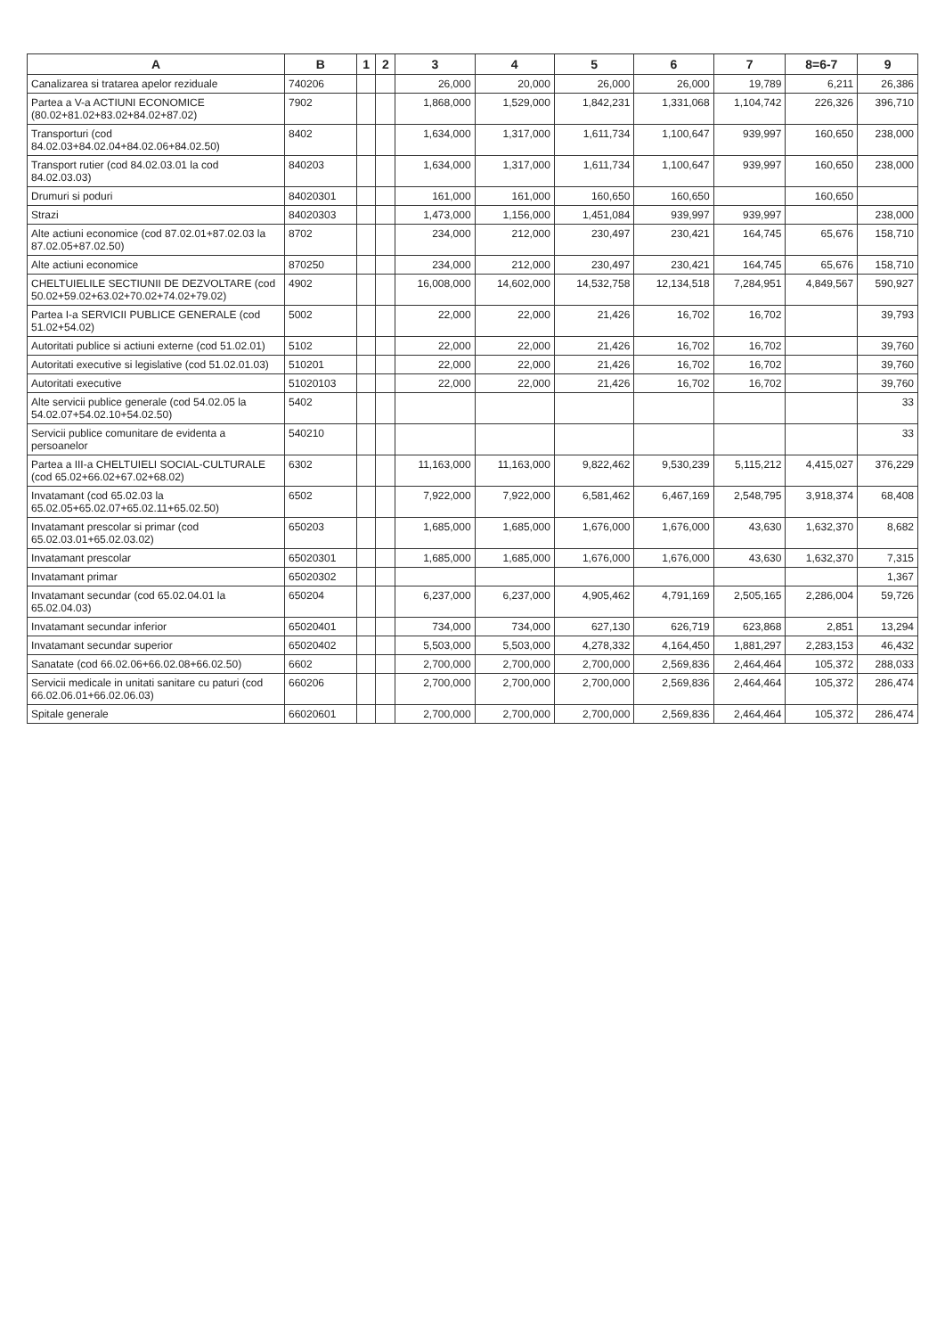| A | B | 1 | 2 | 3 | 4 | 5 | 6 | 7 | 8=6-7 | 9 |
| --- | --- | --- | --- | --- | --- | --- | --- | --- | --- | --- |
| Canalizarea si tratarea apelor reziduale | 740206 | | | 26,000 | 20,000 | 26,000 | 26,000 | 19,789 | 6,211 | 26,386 |
| Partea a V-a ACTIUNI ECONOMICE (80.02+81.02+83.02+84.02+87.02) | 7902 | | | 1,868,000 | 1,529,000 | 1,842,231 | 1,331,068 | 1,104,742 | 226,326 | 396,710 |
| Transporturi (cod 84.02.03+84.02.04+84.02.06+84.02.50) | 8402 | | | 1,634,000 | 1,317,000 | 1,611,734 | 1,100,647 | 939,997 | 160,650 | 238,000 |
| Transport rutier (cod 84.02.03.01 la cod 84.02.03.03) | 840203 | | | 1,634,000 | 1,317,000 | 1,611,734 | 1,100,647 | 939,997 | 160,650 | 238,000 |
| Drumuri si poduri | 84020301 | | | 161,000 | 161,000 | 160,650 | 160,650 | | 160,650 | |
| Strazi | 84020303 | | | 1,473,000 | 1,156,000 | 1,451,084 | 939,997 | 939,997 | | 238,000 |
| Alte actiuni economice (cod 87.02.01+87.02.03 la 87.02.05+87.02.50) | 8702 | | | 234,000 | 212,000 | 230,497 | 230,421 | 164,745 | 65,676 | 158,710 |
| Alte actiuni economice | 870250 | | | 234,000 | 212,000 | 230,497 | 230,421 | 164,745 | 65,676 | 158,710 |
| CHELTUIELILE SECTIUNII DE DEZVOLTARE (cod 50.02+59.02+63.02+70.02+74.02+79.02) | 4902 | | | 16,008,000 | 14,602,000 | 14,532,758 | 12,134,518 | 7,284,951 | 4,849,567 | 590,927 |
| Partea I-a SERVICII PUBLICE GENERALE (cod 51.02+54.02) | 5002 | | | 22,000 | 22,000 | 21,426 | 16,702 | 16,702 | | 39,793 |
| Autoritati publice si actiuni externe (cod 51.02.01) | 5102 | | | 22,000 | 22,000 | 21,426 | 16,702 | 16,702 | | 39,760 |
| Autoritati executive si legislative (cod 51.02.01.03) | 510201 | | | 22,000 | 22,000 | 21,426 | 16,702 | 16,702 | | 39,760 |
| Autoritati executive | 51020103 | | | 22,000 | 22,000 | 21,426 | 16,702 | 16,702 | | 39,760 |
| Alte servicii publice generale (cod 54.02.05 la 54.02.07+54.02.10+54.02.50) | 5402 | | | | | | | | | 33 |
| Servicii publice comunitare de evidenta a persoanelor | 540210 | | | | | | | | | 33 |
| Partea a III-a CHELTUIELI SOCIAL-CULTURALE (cod 65.02+66.02+67.02+68.02) | 6302 | | | 11,163,000 | 11,163,000 | 9,822,462 | 9,530,239 | 5,115,212 | 4,415,027 | 376,229 |
| Invatamant (cod 65.02.03 la 65.02.05+65.02.07+65.02.11+65.02.50) | 6502 | | | 7,922,000 | 7,922,000 | 6,581,462 | 6,467,169 | 2,548,795 | 3,918,374 | 68,408 |
| Invatamant prescolar si primar (cod 65.02.03.01+65.02.03.02) | 650203 | | | 1,685,000 | 1,685,000 | 1,676,000 | 1,676,000 | 43,630 | 1,632,370 | 8,682 |
| Invatamant prescolar | 65020301 | | | 1,685,000 | 1,685,000 | 1,676,000 | 1,676,000 | 43,630 | 1,632,370 | 7,315 |
| Invatamant primar | 65020302 | | | | | | | | | 1,367 |
| Invatamant secundar (cod 65.02.04.01 la 65.02.04.03) | 650204 | | | 6,237,000 | 6,237,000 | 4,905,462 | 4,791,169 | 2,505,165 | 2,286,004 | 59,726 |
| Invatamant secundar inferior | 65020401 | | | 734,000 | 734,000 | 627,130 | 626,719 | 623,868 | 2,851 | 13,294 |
| Invatamant secundar superior | 65020402 | | | 5,503,000 | 5,503,000 | 4,278,332 | 4,164,450 | 1,881,297 | 2,283,153 | 46,432 |
| Sanatate (cod 66.02.06+66.02.08+66.02.50) | 6602 | | | 2,700,000 | 2,700,000 | 2,700,000 | 2,569,836 | 2,464,464 | 105,372 | 288,033 |
| Servicii medicale in unitati sanitare cu paturi (cod 66.02.06.01+66.02.06.03) | 660206 | | | 2,700,000 | 2,700,000 | 2,700,000 | 2,569,836 | 2,464,464 | 105,372 | 286,474 |
| Spitale generale | 66020601 | | | 2,700,000 | 2,700,000 | 2,700,000 | 2,569,836 | 2,464,464 | 105,372 | 286,474 |